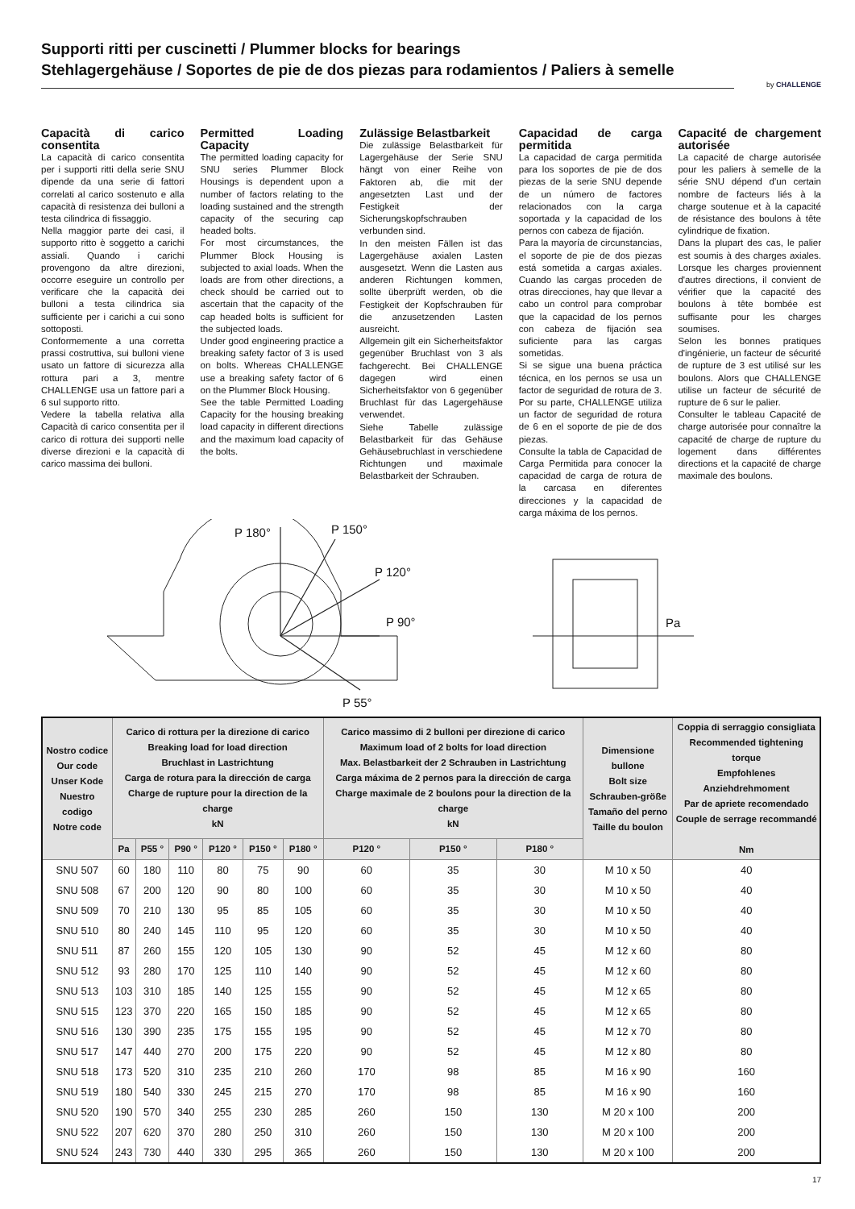Supporti ritti per cuscinetti / Plummer blocks for bearings
Stehlagergehäuse / Soportes de pie de dos piezas para rodamientos / Paliers à semelle
by CHALLENGE
Capacità di carico consentita
La capacità di carico consentita per i supporti ritti della serie SNU dipende da una serie di fattori correlati al carico sostenuto e alla capacità di resistenza dei bulloni a testa cilindrica di fissaggio.
Nella maggior parte dei casi, il supporto ritto è soggetto a carichi assiali. Quando i carichi provengono da altre direzioni, occorre eseguire un controllo per verificare che la capacità dei bulloni a testa cilindrica sia sufficiente per i carichi a cui sono sottoposti.
Conformemente a una corretta prassi costruttiva, sui bulloni viene usato un fattore di sicurezza alla rottura pari a 3, mentre CHALLENGE usa un fattore pari a 6 sul supporto ritto.
Vedere la tabella relativa alla Capacità di carico consentita per il carico di rottura dei supporti nelle diverse direzioni e la capacità di carico massima dei bulloni.
Permitted Loading Capacity
The permitted loading capacity for SNU series Plummer Block Housings is dependent upon a number of factors relating to the loading sustained and the strength capacity of the securing cap headed bolts.
For most circumstances, the Plummer Block Housing is subjected to axial loads. When the loads are from other directions, a check should be carried out to ascertain that the capacity of the cap headed bolts is sufficient for the subjected loads.
Under good engineering practice a breaking safety factor of 3 is used on bolts. Whereas CHALLENGE use a breaking safety factor of 6 on the Plummer Block Housing.
See the table Permitted Loading Capacity for the housing breaking load capacity in different directions and the maximum load capacity of the bolts.
Zulässige Belastbarkeit
Die zulässige Belastbarkeit für Lagergehäuse der Serie SNU hängt von einer Reihe von Faktoren ab, die mit der angesetzten Last und der Festigkeit der Sicherungskopfschrauben verbunden sind.
In den meisten Fällen ist das Lagergehäuse axialen Lasten ausgesetzt. Wenn die Lasten aus anderen Richtungen kommen, sollte überprüft werden, ob die Festigkeit der Kopfschrauben für die anzusetzenden Lasten ausreicht.
Allgemein gilt ein Sicherheitsfaktor gegenüber Bruchlast von 3 als fachgerecht. Bei CHALLENGE dagegen wird einen Sicherheitsfaktor von 6 gegenüber Bruchlast für das Lagergehäuse verwendet.
Siehe Tabelle zulässige Belastbarkeit für das Gehäuse Gehäusebruchlast in verschiedene Richtungen und maximale Belastbarkeit der Schrauben.
Capacidad de carga permitida
La capacidad de carga permitida para los soportes de pie de dos piezas de la serie SNU depende de un número de factores relacionados con la carga soportada y la capacidad de los pernos con cabeza de fijación.
Para la mayoría de circunstancias, el soporte de pie de dos piezas está sometida a cargas axiales. Cuando las cargas proceden de otras direcciones, hay que llevar a cabo un control para comprobar que la capacidad de los pernos con cabeza de fijación sea suficiente para las cargas sometidas.
Si se sigue una buena práctica técnica, en los pernos se usa un factor de seguridad de rotura de 3. Por su parte, CHALLENGE utiliza un factor de seguridad de rotura de 6 en el soporte de pie de dos piezas.
Consulte la tabla de Capacidad de Carga Permitida para conocer la capacidad de carga de rotura de la carcasa en diferentes direcciones y la capacidad de carga máxima de los pernos.
Capacité de chargement autorisée
La capacité de charge autorisée pour les paliers à semelle de la série SNU dépend d'un certain nombre de facteurs liés à la charge soutenue et à la capacité de résistance des boulons à tête cylindrique de fixation.
Dans la plupart des cas, le palier est soumis à des charges axiales. Lorsque les charges proviennent d'autres directions, il convient de vérifier que la capacité des boulons à tête bombée est suffisante pour les charges soumises.
Selon les bonnes pratiques d'ingénierie, un facteur de sécurité de rupture de 3 est utilisé sur les boulons. Alors que CHALLENGE utilise un facteur de sécurité de rupture de 6 sur le palier.
Consulter le tableau Capacité de charge autorisée pour connaître la capacité de charge de rupture du logement dans différentes directions et la capacité de charge maximale des boulons.
P 180° P 150°
P 120°
P 90°
P 55°
Pa
| Nostro codice Our code Unser Kode Nuestro codigo Notre code | Carico di rottura per la direzione di carico Breaking load for load direction Bruchlast in Lastrichtung Carga de rotura para la dirección de carga Charge de rupture pour la direction de la charge kN | | | | | | Carico massimo di 2 bulloni per direzione di carico Maximum load of 2 bolts for load direction Max. Belastbarkeit der 2 Schrauben in Lastrichtung Carga máxima de 2 pernos para la dirección de carga Charge maximale de 2 boulons pour la direction de la charge kN | | | Dimensione bullone Bolt size Schrauben-größe Tamaño del perno Taille du boulon | Coppia di serraggio consigliata Recommended tightening torque Empfohlenes Anziehdrehmoment Par de apriete recomendado Couple de serrage recommandé Nm |
| --- | --- | --- | --- | --- | --- | --- | --- | --- | --- | --- | --- |
| | Pa | P55 ° | P90 ° | P120 ° | P150 ° | P180 ° | P120 ° | P150 ° | P180 ° | | |
| SNU 507 | 60 | 180 | 110 | 80 | 75 | 90 | 60 | 35 | 30 | M 10 x 50 | 40 |
| SNU 508 | 67 | 200 | 120 | 90 | 80 | 100 | 60 | 35 | 30 | M 10 x 50 | 40 |
| SNU 509 | 70 | 210 | 130 | 95 | 85 | 105 | 60 | 35 | 30 | M 10 x 50 | 40 |
| SNU 510 | 80 | 240 | 145 | 110 | 95 | 120 | 60 | 35 | 30 | M 10 x 50 | 40 |
| SNU 511 | 87 | 260 | 155 | 120 | 105 | 130 | 90 | 52 | 45 | M 12 x 60 | 80 |
| SNU 512 | 93 | 280 | 170 | 125 | 110 | 140 | 90 | 52 | 45 | M 12 x 60 | 80 |
| SNU 513 | 103 | 310 | 185 | 140 | 125 | 155 | 90 | 52 | 45 | M 12 x 65 | 80 |
| SNU 515 | 123 | 370 | 220 | 165 | 150 | 185 | 90 | 52 | 45 | M 12 x 65 | 80 |
| SNU 516 | 130 | 390 | 235 | 175 | 155 | 195 | 90 | 52 | 45 | M 12 x 70 | 80 |
| SNU 517 | 147 | 440 | 270 | 200 | 175 | 220 | 90 | 52 | 45 | M 12 x 80 | 80 |
| SNU 518 | 173 | 520 | 310 | 235 | 210 | 260 | 170 | 98 | 85 | M 16 x 90 | 160 |
| SNU 519 | 180 | 540 | 330 | 245 | 215 | 270 | 170 | 98 | 85 | M 16 x 90 | 160 |
| SNU 520 | 190 | 570 | 340 | 255 | 230 | 285 | 260 | 150 | 130 | M 20 x 100 | 200 |
| SNU 522 | 207 | 620 | 370 | 280 | 250 | 310 | 260 | 150 | 130 | M 20 x 100 | 200 |
| SNU 524 | 243 | 730 | 440 | 330 | 295 | 365 | 260 | 150 | 130 | M 20 x 100 | 200 |
17